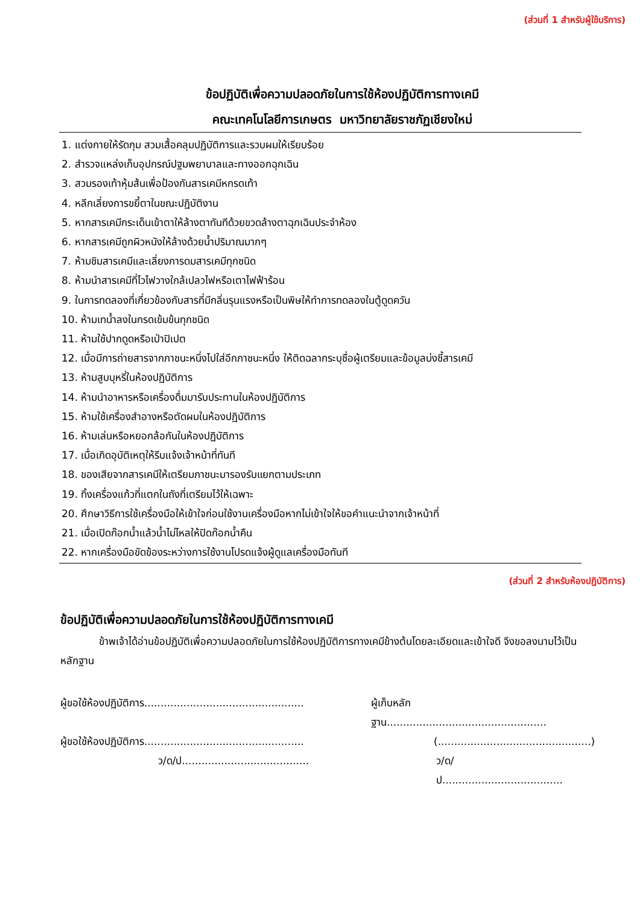(ส่วนที่ 1 สำหรับผู้ใช้บริการ)
ข้อปฏิบัติเพื่อความปลอดภัยในการใช้ห้องปฏิบัติการทางเคมี
คณะเทคโนโลยีการเกษตร มหาวิทยาลัยราชภัฏเชียงใหม่
1. แต่งกายให้รัดกุม สวมเสื้อคลุมปฏิบัติการและรวบผมให้เรียบร้อย
2. สำรวจแหล่งเก็บอุปกรณ์ปฐมพยาบาลและทางออกฉุกเฉิน
3. สวมรองเท้าหุ้มส้นเพื่อป้องกันสารเคมีหกรดเท้า
4. หลีกเลี่ยงการขยี้ตาในขณะปฏิบัติงาน
5. หากสารเคมีกระเด็นเข้าตาให้ล้างตาทันทีด้วยขวดล้างตาฉุกเฉินประจำห้อง
6. หากสารเคมีถูกผิวหนังให้ล้างด้วยน้ำปริมาณมากๆ
7. ห้ามชิมสารเคมีและเลี่ยงการดมสารเคมีทุกชนิด
8. ห้ามนำสารเคมีที่ไวไฟวางใกล้เปลวไฟหรือเตาไฟฟ้าร้อน
9. ในการทดลองที่เกี่ยวข้องกับสารที่มีกลิ่นรุนแรงหรือเป็นพิษให้ทำการทดลองในตู้ดูดควัน
10. ห้ามเทน้ำลงในกรดเข้มข้นทุกชนิด
11. ห้ามใช้ปากดูดหรือเป่าปิเปต
12. เมื่อมีการถ่ายสารจากภาชนะหนึ่งไปใส่อีกภาชนะหนึ่ง ให้ติดฉลากระบุชื่อผู้เตรียมและข้อมูลบ่งชี้สารเคมี
13. ห้ามสูบบุหรี่ในห้องปฏิบัติการ
14. ห้ามนำอาหารหรือเครื่องดื่มมารับประทานในห้องปฏิบัติการ
15. ห้ามใช้เครื่องสำอางหรือตัดผมในห้องปฏิบัติการ
16. ห้ามเล่นหรือหยอกล้อกันในห้องปฏิบัติการ
17. เมื่อเกิดอุบัติเหตุให้รีบแจ้งเจ้าหน้าที่ทันที
18. ของเสียจากสารเคมีให้เตรียมภาชนะมารองรับแยกตามประเภท
19. ทิ้งเครื่องแก้วที่แตกในถังที่เตรียมไว้ให้เฉพาะ
20. ศึกษาวิธีการใช้เครื่องมือให้เข้าใจก่อนใช้งานเครื่องมือหากไม่เข้าใจให้ขอคำแนะนำจากเจ้าหน้าที่
21. เมื่อเปิดก๊อกน้ำแล้วน้ำไม่ไหลให้ปิดก๊อกน้ำคืน
22. หากเครื่องมือขัดข้องระหว่างการใช้งานโปรดแจ้งผู้ดูแลเครื่องมือทันที
(ส่วนที่ 2 สำหรับห้องปฏิบัติการ)
ข้อปฏิบัติเพื่อความปลอดภัยในการใช้ห้องปฏิบัติการทางเคมี
ข้าพเจ้าได้อ่านข้อปฏิบัติเพื่อความปลอดภัยในการใช้ห้องปฏิบัติการทางเคมีข้างต้นโดยละเอียดและเข้าใจดี จึงขอลงนามไว้เป็นหลักฐาน
ผู้ขอใช้ห้องปฏิบัติการ.................................................
ผู้เก็บหลักฐาน.................................................
ผู้ขอใช้ห้องปฏิบัติการ.................................................
(...............................................)
ว/ด/ป.......................................
ว/ด/ป.....................................